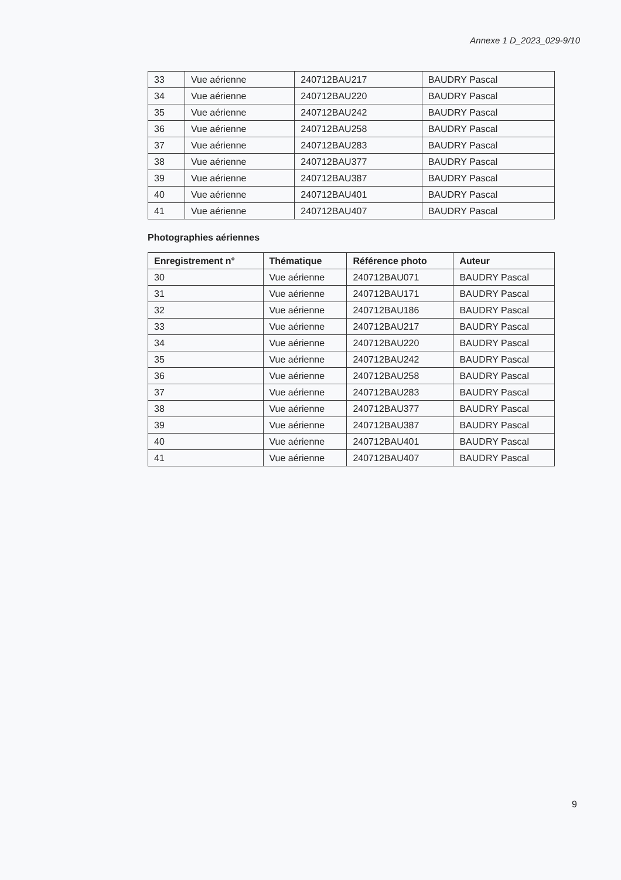Annexe 1 D_2023_029-9/10
| 33 | Vue aérienne | 240712BAU217 | BAUDRY Pascal |
| 34 | Vue aérienne | 240712BAU220 | BAUDRY Pascal |
| 35 | Vue aérienne | 240712BAU242 | BAUDRY Pascal |
| 36 | Vue aérienne | 240712BAU258 | BAUDRY Pascal |
| 37 | Vue aérienne | 240712BAU283 | BAUDRY Pascal |
| 38 | Vue aérienne | 240712BAU377 | BAUDRY Pascal |
| 39 | Vue aérienne | 240712BAU387 | BAUDRY Pascal |
| 40 | Vue aérienne | 240712BAU401 | BAUDRY Pascal |
| 41 | Vue aérienne | 240712BAU407 | BAUDRY Pascal |
Photographies aériennes
| Enregistrement n° | Thématique | Référence photo | Auteur |
| --- | --- | --- | --- |
| 30 | Vue aérienne | 240712BAU071 | BAUDRY Pascal |
| 31 | Vue aérienne | 240712BAU171 | BAUDRY Pascal |
| 32 | Vue aérienne | 240712BAU186 | BAUDRY Pascal |
| 33 | Vue aérienne | 240712BAU217 | BAUDRY Pascal |
| 34 | Vue aérienne | 240712BAU220 | BAUDRY Pascal |
| 35 | Vue aérienne | 240712BAU242 | BAUDRY Pascal |
| 36 | Vue aérienne | 240712BAU258 | BAUDRY Pascal |
| 37 | Vue aérienne | 240712BAU283 | BAUDRY Pascal |
| 38 | Vue aérienne | 240712BAU377 | BAUDRY Pascal |
| 39 | Vue aérienne | 240712BAU387 | BAUDRY Pascal |
| 40 | Vue aérienne | 240712BAU401 | BAUDRY Pascal |
| 41 | Vue aérienne | 240712BAU407 | BAUDRY Pascal |
9